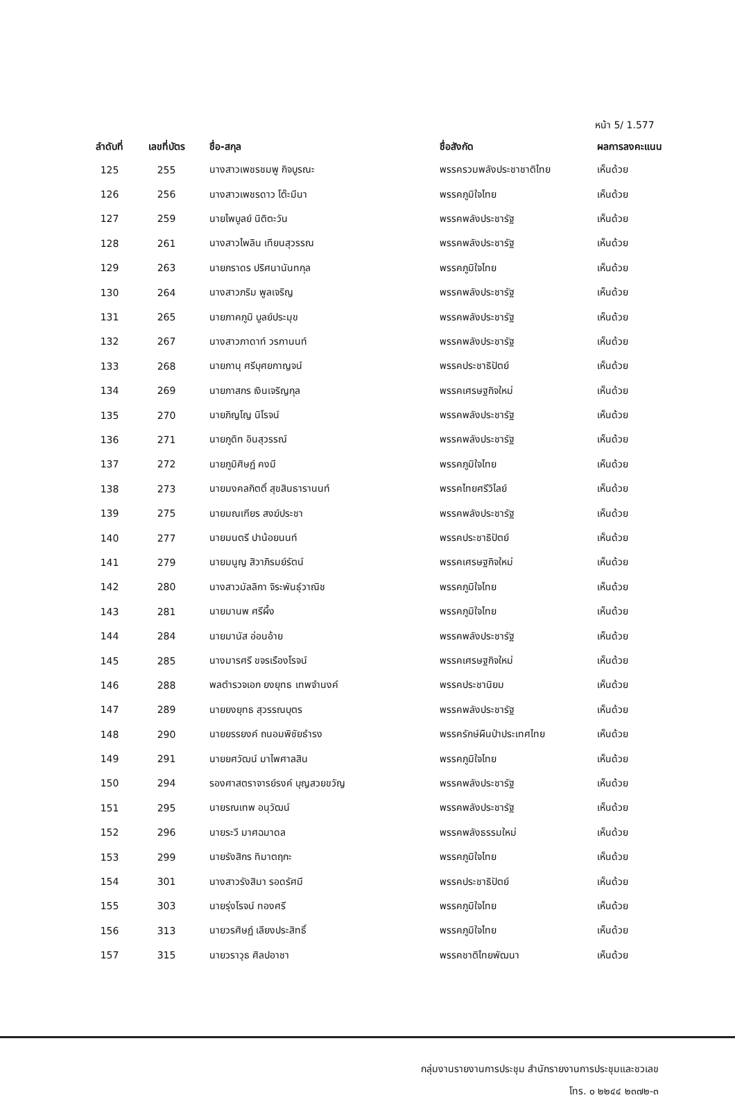หน้า 5/ 1.577
| ลำดับที่ | เลขที่บัตร | ชื่อ-สกุล | ชื่อสังกัด | ผลการลงคะแนน |
| --- | --- | --- | --- | --- |
| 125 | 255 | นางสาวเพชรชมพู กิจบูรณะ | พรรครวมพลังประชาชาติไทย | เห็นด้วย |
| 126 | 256 | นางสาวเพชรดาว โต๊ะมีนา | พรรคภูมิใจไทย | เห็นด้วย |
| 127 | 259 | นายไพบูลย์ นิติตะวัน | พรรคพลังประชารัฐ | เห็นด้วย |
| 128 | 261 | นางสาวไพลิน เทียนสุวรรณ | พรรคพลังประชารัฐ | เห็นด้วย |
| 129 | 263 | นายภราดร ปริศนานันทกุล | พรรคภูมิใจไทย | เห็นด้วย |
| 130 | 264 | นางสาวภริม พูลเจริญ | พรรคพลังประชารัฐ | เห็นด้วย |
| 131 | 265 | นายภาคภูมิ บูลย์ประมุข | พรรคพลังประชารัฐ | เห็นด้วย |
| 132 | 267 | นางสาวภาดาท์ วรกานนท์ | พรรคพลังประชารัฐ | เห็นด้วย |
| 133 | 268 | นายภานุ ศรีบุศยกาญจน์ | พรรคประชาธิปัตย์ | เห็นด้วย |
| 134 | 269 | นายภาสกร เงินเจริญกุล | พรรคเศรษฐกิจใหม่ | เห็นด้วย |
| 135 | 270 | นายภิญโญ นิโรจน์ | พรรคพลังประชารัฐ | เห็นด้วย |
| 136 | 271 | นายภูดิท อินสุวรรณ์ | พรรคพลังประชารัฐ | เห็นด้วย |
| 137 | 272 | นายภูมิศิษฏ์ คงมี | พรรคภูมิใจไทย | เห็นด้วย |
| 138 | 273 | นายมงคลกิตติ์ สุขสินธารานนท์ | พรรคไทยศรีวิไลย์ | เห็นด้วย |
| 139 | 275 | นายมณเฑียร สงฆ์ประชา | พรรคพลังประชารัฐ | เห็นด้วย |
| 140 | 277 | นายมนตรี ปาน้อยนนท์ | พรรคประชาธิปัตย์ | เห็นด้วย |
| 141 | 279 | นายมนูญ สิวาภิรมย์รัตน์ | พรรคเศรษฐกิจใหม่ | เห็นด้วย |
| 142 | 280 | นางสาวมัลลิกา จิระพันธุ์วาณิช | พรรคภูมิใจไทย | เห็นด้วย |
| 143 | 281 | นายมานพ ศรีผึ้ง | พรรคภูมิใจไทย | เห็นด้วย |
| 144 | 284 | นายมานัส อ่อนอ้าย | พรรคพลังประชารัฐ | เห็นด้วย |
| 145 | 285 | นางมารศรี ขจรเรืองโรจน์ | พรรคเศรษฐกิจใหม่ | เห็นด้วย |
| 146 | 288 | พลตำรวจเอก ยงยุทธ เทพจำนงค์ | พรรคประชานิยม | เห็นด้วย |
| 147 | 289 | นายยงยุทธ สุวรรณบุตร | พรรคพลังประชารัฐ | เห็นด้วย |
| 148 | 290 | นายยรรยงค์ ถนอมพิชัยธำรง | พรรครักษ์ผืนป่าประเทศไทย | เห็นด้วย |
| 149 | 291 | นายยศวัฒน์ มาไพศาลสิน | พรรคภูมิใจไทย | เห็นด้วย |
| 150 | 294 | รองศาสตราจารย์รงค์ บุญสวยขวัญ | พรรคพลังประชารัฐ | เห็นด้วย |
| 151 | 295 | นายรณเทพ อนุวัฒน์ | พรรคพลังประชารัฐ | เห็นด้วย |
| 152 | 296 | นายระวี มาศฉมาดล | พรรคพลังธรรมใหม่ | เห็นด้วย |
| 153 | 299 | นายรังสิกร ทิมาตฤกะ | พรรคภูมิใจไทย | เห็นด้วย |
| 154 | 301 | นางสาวรังสิมา รอดรัศมี | พรรคประชาธิปัตย์ | เห็นด้วย |
| 155 | 303 | นายรุ่งโรจน์ ทองศรี | พรรคภูมิใจไทย | เห็นด้วย |
| 156 | 313 | นายวรศิษฏ์ เลียงประสิทธิ์ | พรรคภูมิใจไทย | เห็นด้วย |
| 157 | 315 | นายวราวุธ ศิลปอาชา | พรรคชาติไทยพัฒนา | เห็นด้วย |
กลุ่มงานรายงานการประชุม สำนักรายงานการประชุมและชวเลข
โทร. ๐ ๒๒๔๔ ๒๓๗๒-๓